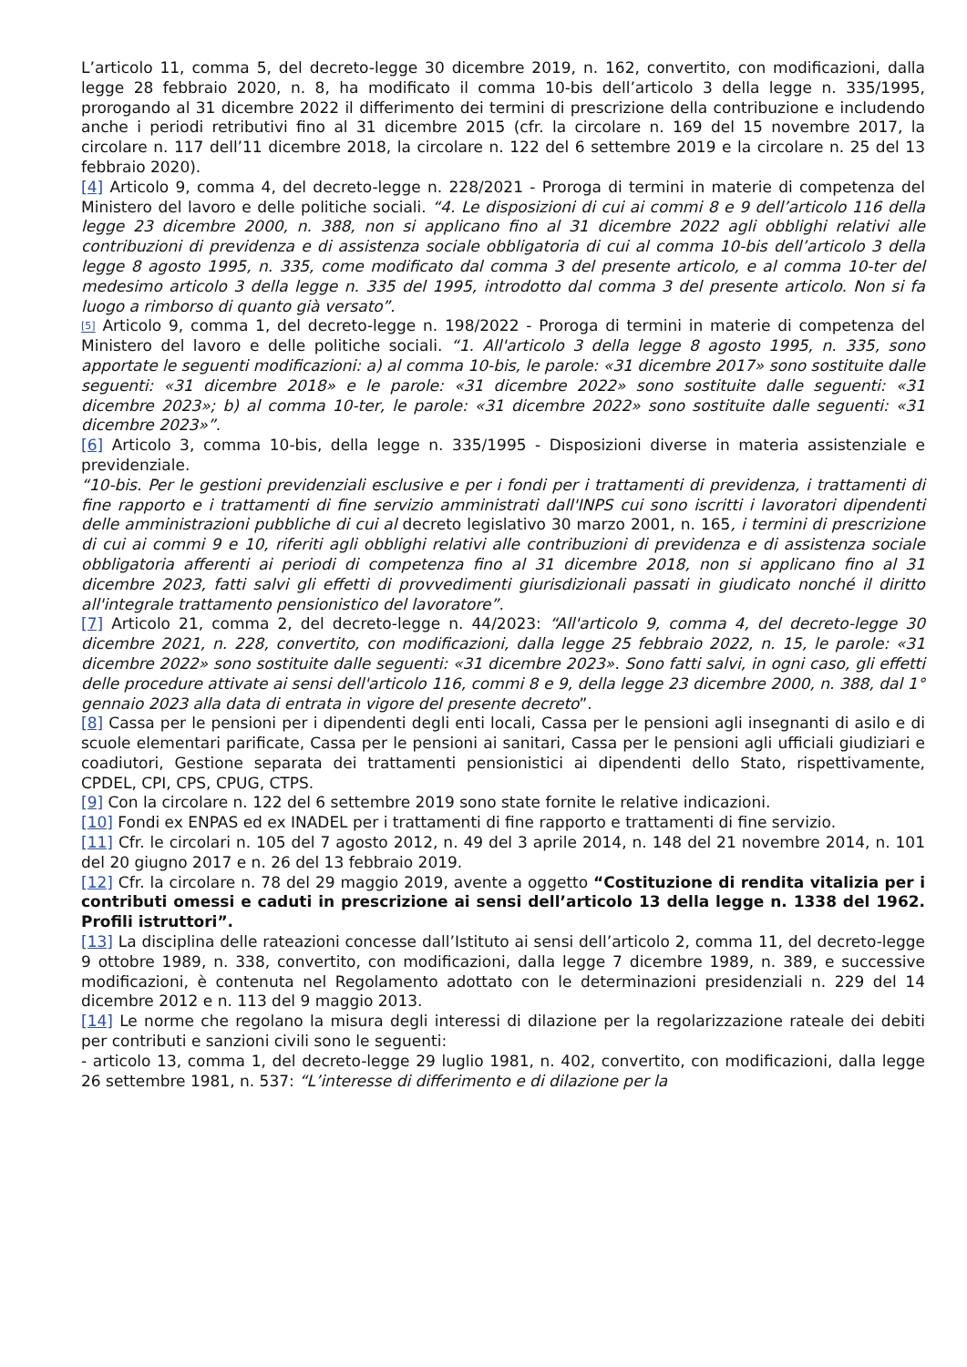L’articolo 11, comma 5, del decreto-legge 30 dicembre 2019, n. 162, convertito, con modificazioni, dalla legge 28 febbraio 2020, n. 8, ha modificato il comma 10-bis dell’articolo 3 della legge n. 335/1995, prorogando al 31 dicembre 2022 il differimento dei termini di prescrizione della contribuzione e includendo anche i periodi retributivi fino al 31 dicembre 2015 (cfr. la circolare n. 169 del 15 novembre 2017, la circolare n. 117 dell’11 dicembre 2018, la circolare n. 122 del 6 settembre 2019 e la circolare n. 25 del 13 febbraio 2020).
[4] Articolo 9, comma 4, del decreto-legge n. 228/2021 - Proroga di termini in materie di competenza del Ministero del lavoro e delle politiche sociali. “4. Le disposizioni di cui ai commi 8 e 9 dell’articolo 116 della legge 23 dicembre 2000, n. 388, non si applicano fino al 31 dicembre 2022 agli obblighi relativi alle contribuzioni di previdenza e di assistenza sociale obbligatoria di cui al comma 10-bis dell’articolo 3 della legge 8 agosto 1995, n. 335, come modificato dal comma 3 del presente articolo, e al comma 10-ter del medesimo articolo 3 della legge n. 335 del 1995, introdotto dal comma 3 del presente articolo. Non si fa luogo a rimborso di quanto già versato”.
<sup>[5]</sup> Articolo 9, comma 1, del decreto-legge n. 198/2022 - Proroga di termini in materie di competenza del Ministero del lavoro e delle politiche sociali. “1. All'articolo 3 della legge 8 agosto 1995, n. 335, sono apportate le seguenti modificazioni: a) al comma 10-bis, le parole: «31 dicembre 2017» sono sostituite dalle seguenti: «31 dicembre 2018» e le parole: «31 dicembre 2022» sono sostituite dalle seguenti: «31 dicembre 2023»; b) al comma 10-ter, le parole: «31 dicembre 2022» sono sostituite dalle seguenti: «31 dicembre 2023»”.
[6] Articolo 3, comma 10-bis, della legge n. 335/1995 - Disposizioni diverse in materia assistenziale e previdenziale.
“10-bis. Per le gestioni previdenziali esclusive e per i fondi per i trattamenti di previdenza, i trattamenti di fine rapporto e i trattamenti di fine servizio amministrati dall'INPS cui sono iscritti i lavoratori dipendenti delle amministrazioni pubbliche di cui al decreto legislativo 30 marzo 2001, n. 165, i termini di prescrizione di cui ai commi 9 e 10, riferiti agli obblighi relativi alle contribuzioni di previdenza e di assistenza sociale obbligatoria afferenti ai periodi di competenza fino al 31 dicembre 2018, non si applicano fino al 31 dicembre 2023, fatti salvi gli effetti di provvedimenti giurisdizionali passati in giudicato nonché il diritto all'integrale trattamento pensionistico del lavoratore”.
[7] Articolo 21, comma 2, del decreto-legge n. 44/2023: “All'articolo 9, comma 4, del decreto-legge 30 dicembre 2021, n. 228, convertito, con modificazioni, dalla legge 25 febbraio 2022, n. 15, le parole: «31 dicembre 2022» sono sostituite dalle seguenti: «31 dicembre 2023». Sono fatti salvi, in ogni caso, gli effetti delle procedure attivate ai sensi dell'articolo 116, commi 8 e 9, della legge 23 dicembre 2000, n. 388, dal 1° gennaio 2023 alla data di entrata in vigore del presente decreto”.
[8] Cassa per le pensioni per i dipendenti degli enti locali, Cassa per le pensioni agli insegnanti di asilo e di scuole elementari parificate, Cassa per le pensioni ai sanitari, Cassa per le pensioni agli ufficiali giudiziari e coadiutori, Gestione separata dei trattamenti pensionistici ai dipendenti dello Stato, rispettivamente, CPDEL, CPI, CPS, CPUG, CTPS.
[9] Con la circolare n. 122 del 6 settembre 2019 sono state fornite le relative indicazioni.
[10] Fondi ex ENPAS ed ex INADEL per i trattamenti di fine rapporto e trattamenti di fine servizio.
[11] Cfr. le circolari n. 105 del 7 agosto 2012, n. 49 del 3 aprile 2014, n. 148 del 21 novembre 2014, n. 101 del 20 giugno 2017 e n. 26 del 13 febbraio 2019.
[12] Cfr. la circolare n. 78 del 29 maggio 2019, avente a oggetto “Costituzione di rendita vitalizia per i contributi omessi e caduti in prescrizione ai sensi dell’articolo 13 della legge n. 1338 del 1962. Profili istruttori”.
[13] La disciplina delle rateazioni concesse dall’Istituto ai sensi dell’articolo 2, comma 11, del decreto-legge 9 ottobre 1989, n. 338, convertito, con modificazioni, dalla legge 7 dicembre 1989, n. 389, e successive modificazioni, è contenuta nel Regolamento adottato con le determinazioni presidenziali n. 229 del 14 dicembre 2012 e n. 113 del 9 maggio 2013.
[14] Le norme che regolano la misura degli interessi di dilazione per la regolarizzazione rateale dei debiti per contributi e sanzioni civili sono le seguenti:
- articolo 13, comma 1, del decreto-legge 29 luglio 1981, n. 402, convertito, con modificazioni, dalla legge 26 settembre 1981, n. 537: “L’interesse di differimento e di dilazione per la